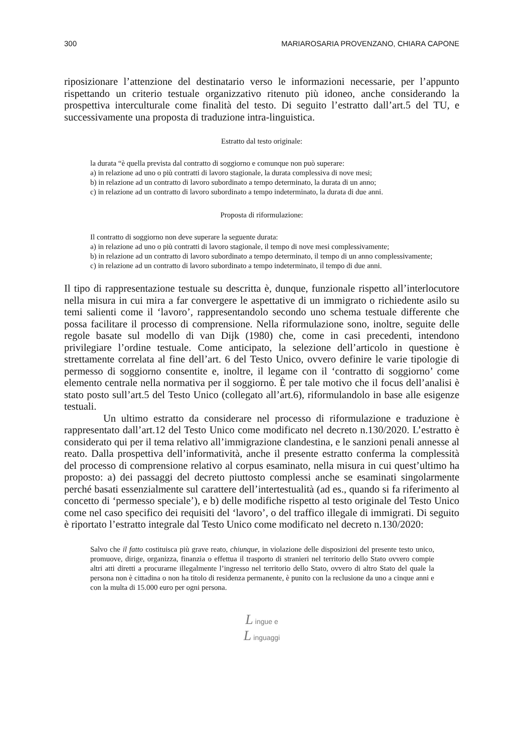300 MARIAROSARIA PROVENZANO, CHIARA CAPONE
riposizionare l’attenzione del destinatario verso le informazioni necessarie, per l’appunto rispettando un criterio testuale organizzativo ritenuto più idoneo, anche considerando la prospettiva interculturale come finalità del testo. Di seguito l’estratto dall’art.5 del TU, e successivamente una proposta di traduzione intra-linguistica.
Estratto dal testo originale:
la durata “è quella prevista dal contratto di soggiorno e comunque non può superare:
a) in relazione ad uno o più contratti di lavoro stagionale, la durata complessiva di nove mesi;
b) in relazione ad un contratto di lavoro subordinato a tempo determinato, la durata di un anno;
c) in relazione ad un contratto di lavoro subordinato a tempo indeterminato, la durata di due anni.
Proposta di riformulazione:
Il contratto di soggiorno non deve superare la seguente durata:
a) in relazione ad uno o più contratti di lavoro stagionale, il tempo di nove mesi complessivamente;
b) in relazione ad un contratto di lavoro subordinato a tempo determinato, il tempo di un anno complessivamente;
c) in relazione ad un contratto di lavoro subordinato a tempo indeterminato, il tempo di due anni.
Il tipo di rappresentazione testuale su descritta è, dunque, funzionale rispetto all’interlocutore nella misura in cui mira a far convergere le aspettative di un immigrato o richiedente asilo su temi salienti come il ‘lavoro’, rappresentandolo secondo uno schema testuale differente che possa facilitare il processo di comprensione. Nella riformulazione sono, inoltre, seguite delle regole basate sul modello di van Dijk (1980) che, come in casi precedenti, intendono privilegiare l’ordine testuale. Come anticipato, la selezione dell’articolo in questione è strettamente correlata al fine dell’art. 6 del Testo Unico, ovvero definire le varie tipologie di permesso di soggiorno consentite e, inoltre, il legame con il ‘contratto di soggiorno’ come elemento centrale nella normativa per il soggiorno. È per tale motivo che il focus dell’analisi è stato posto sull’art.5 del Testo Unico (collegato all’art.6), riformulandolo in base alle esigenze testuali.
Un ultimo estratto da considerare nel processo di riformulazione e traduzione è rappresentato dall’art.12 del Testo Unico come modificato nel decreto n.130/2020. L’estratto è considerato qui per il tema relativo all’immigrazione clandestina, e le sanzioni penali annesse al reato. Dalla prospettiva dell’informatività, anche il presente estratto conferma la complessità del processo di comprensione relativo al corpus esaminato, nella misura in cui quest’ultimo ha proposto: a) dei passaggi del decreto piuttosto complessi anche se esaminati singolarmente perché basati essenzialmente sul carattere dell’intertestualità (ad es., quando si fa riferimento al concetto di ‘permesso speciale’), e b) delle modifiche rispetto al testo originale del Testo Unico come nel caso specifico dei requisiti del ‘lavoro’, o del traffico illegale di immigrati. Di seguito è riportato l’estratto integrale dal Testo Unico come modificato nel decreto n.130/2020:
Salvo che il fatto costituisca più grave reato, chiunque, in violazione delle disposizioni del presente testo unico, promuove, dirige, organizza, finanzia o effettua il trasporto di stranieri nel territorio dello Stato ovvero compie altri atti diretti a procurarne illegalmente l’ingresso nel territorio dello Stato, ovvero di altro Stato del quale la persona non è cittadina o non ha titolo di residenza permanente, è punito con la reclusione da uno a cinque anni e con la multa di 15.000 euro per ogni persona.
L ingue e
L inguaggi